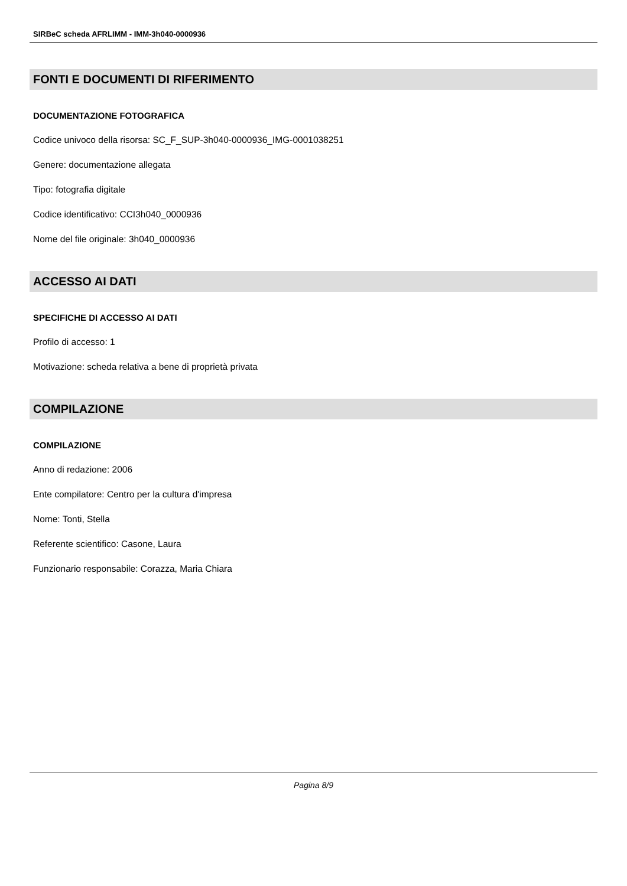SIRBeC scheda AFRLIMM - IMM-3h040-0000936
FONTI E DOCUMENTI DI RIFERIMENTO
DOCUMENTAZIONE FOTOGRAFICA
Codice univoco della risorsa: SC_F_SUP-3h040-0000936_IMG-0001038251
Genere: documentazione allegata
Tipo: fotografia digitale
Codice identificativo: CCI3h040_0000936
Nome del file originale: 3h040_0000936
ACCESSO AI DATI
SPECIFICHE DI ACCESSO AI DATI
Profilo di accesso: 1
Motivazione: scheda relativa a bene di proprietà privata
COMPILAZIONE
COMPILAZIONE
Anno di redazione: 2006
Ente compilatore: Centro per la cultura d'impresa
Nome: Tonti, Stella
Referente scientifico: Casone, Laura
Funzionario responsabile: Corazza, Maria Chiara
Pagina 8/9